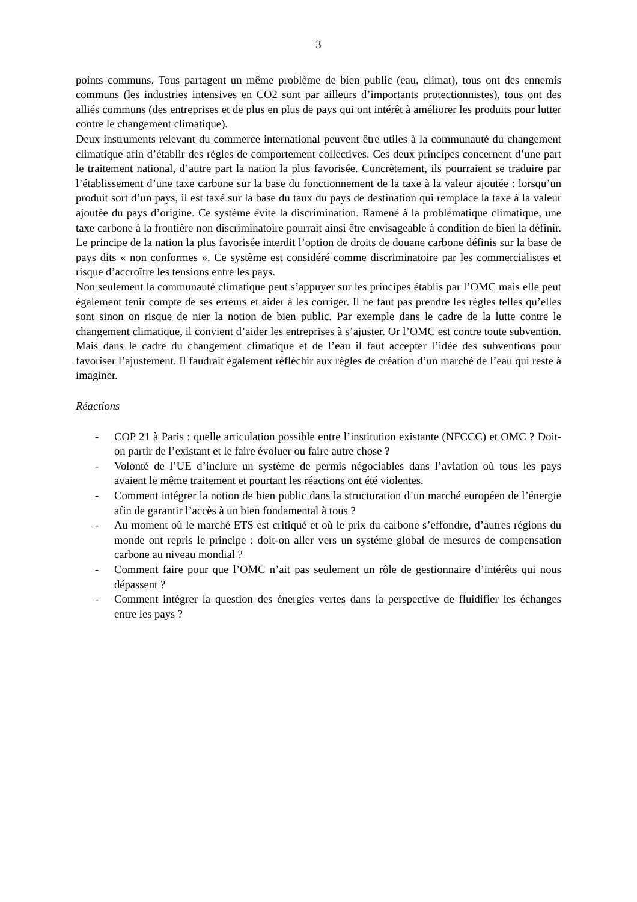3
points communs. Tous partagent un même problème de bien public (eau, climat), tous ont des ennemis communs (les industries intensives en CO2 sont par ailleurs d’importants protectionnistes), tous ont des alliés communs (des entreprises et de plus en plus de pays qui ont intérêt à améliorer les produits pour lutter contre le changement climatique).
Deux instruments relevant du commerce international peuvent être utiles à la communauté du changement climatique afin d’établir des règles de comportement collectives. Ces deux principes concernent d’une part le traitement national, d’autre part la nation la plus favorisée. Concrètement, ils pourraient se traduire par l’établissement d’une taxe carbone sur la base du fonctionnement de la taxe à la valeur ajoutée : lorsqu’un produit sort d’un pays, il est taxé sur la base du taux du pays de destination qui remplace la taxe à la valeur ajoutée du pays d’origine. Ce système évite la discrimination. Ramené à la problématique climatique, une taxe carbone à la frontière non discriminatoire pourrait ainsi être envisageable à condition de bien la définir. Le principe de la nation la plus favorisée interdit l’option de droits de douane carbone définis sur la base de pays dits « non conformes ». Ce système est considéré comme discriminatoire par les commercialistes et risque d’accroître les tensions entre les pays.
Non seulement la communauté climatique peut s’appuyer sur les principes établis par l’OMC mais elle peut également tenir compte de ses erreurs et aider à les corriger. Il ne faut pas prendre les règles telles qu’elles sont sinon on risque de nier la notion de bien public. Par exemple dans le cadre de la lutte contre le changement climatique, il convient d’aider les entreprises à s’ajuster. Or l’OMC est contre toute subvention. Mais dans le cadre du changement climatique et de l’eau il faut accepter l’idée des subventions pour favoriser l’ajustement. Il faudrait également réfléchir aux règles de création d’un marché de l’eau qui reste à imaginer.
Réactions
- COP 21 à Paris : quelle articulation possible entre l’institution existante (NFCCC) et OMC ? Doit-on partir de l’existant et le faire évoluer ou faire autre chose ?
- Volonté de l’UE d’inclure un système de permis négociables dans l’aviation où tous les pays avaient le même traitement et pourtant les réactions ont été violentes.
- Comment intégrer la notion de bien public dans la structuration d’un marché européen de l’énergie afin de garantir l’accès à un bien fondamental à tous ?
- Au moment où le marché ETS est critiqué et où le prix du carbone s’effondre, d’autres régions du monde ont repris le principe : doit-on aller vers un système global de mesures de compensation carbone au niveau mondial ?
- Comment faire pour que l’OMC n’ait pas seulement un rôle de gestionnaire d’intérêts qui nous dépassent ?
- Comment intégrer la question des énergies vertes dans la perspective de fluidifier les échanges entre les pays ?